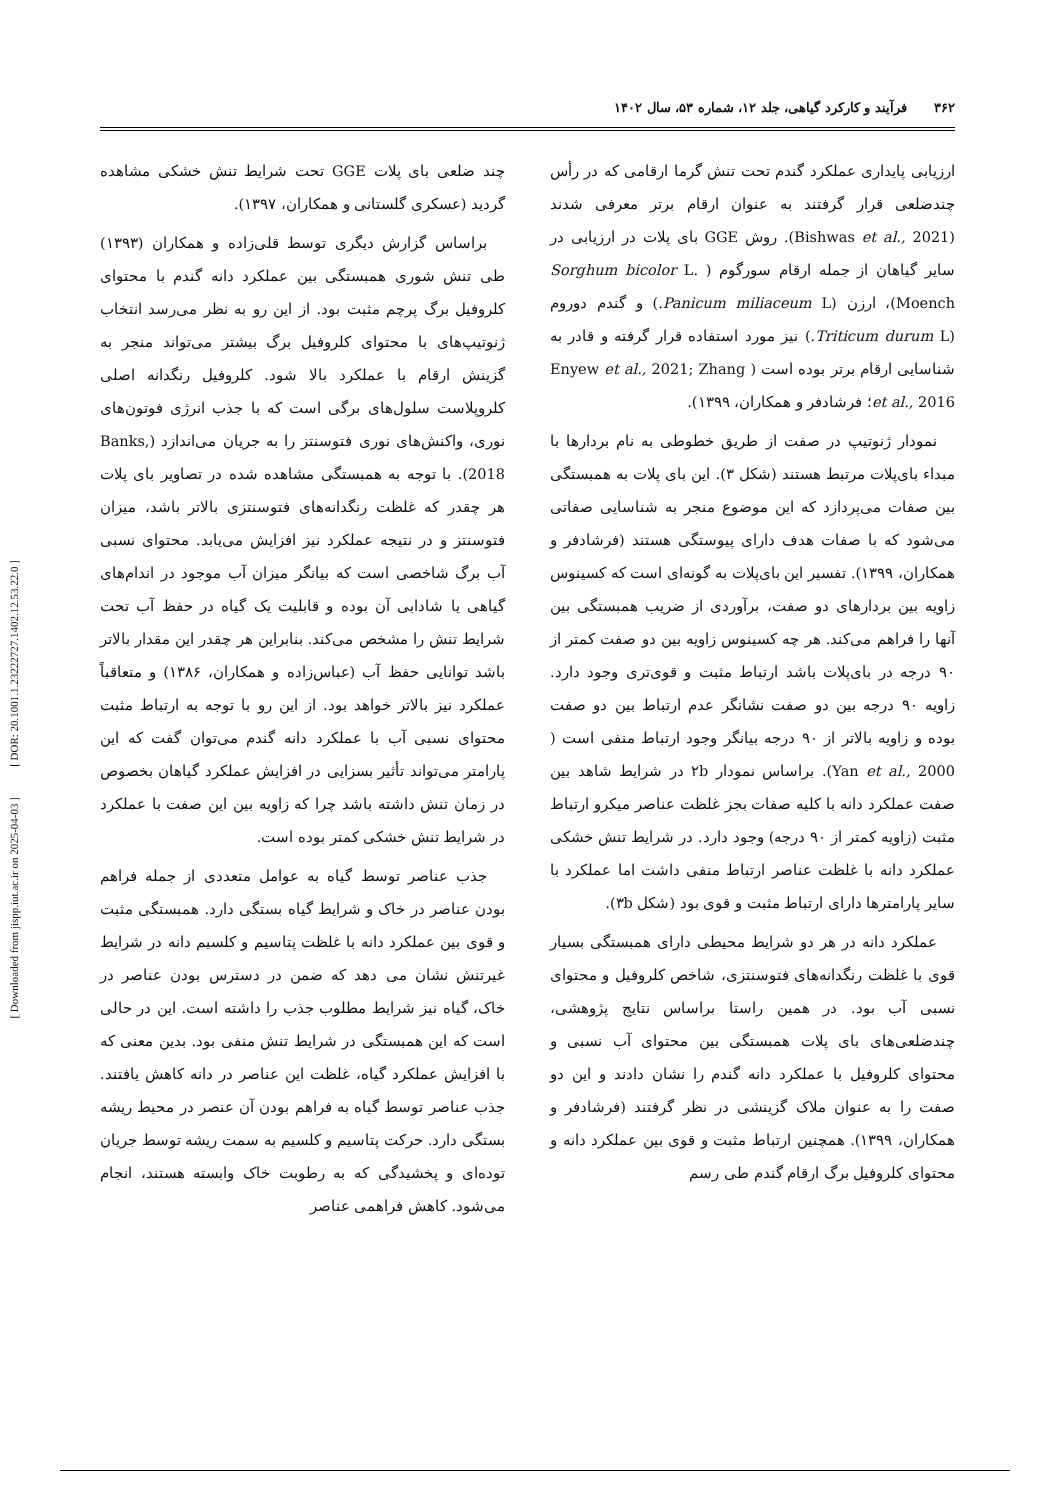[ Downloaded from jispp.iut.ac.ir on 2025-04-03 ] [ DOR: 20.1001.1.23222727.1402.12.53.22.0 ]
۳۶۲ فرآیند و کارکرد گیاهی، جلد ۱۲، شماره ۵۳، سال ۱۴۰۲
ارزیابی پایداری عملکرد گندم تحت تنش گرما ارقامی که در رأس چندضلعی قرار گرفتند به عنوان ارقام برتر معرفی شدند (Bishwas et al., 2021). روش GGE بای پلات در ارزیابی در سایر گیاهان از جمله ارقام سورگوم ( Sorghum bicolor L. Moench)، ارزن (Panicum miliaceum L.) و گندم دوروم (Triticum durum L.) نیز مورد استفاده قرار گرفته و قادر به شناسایی ارقام برتر بوده است ( Enyew et al., 2021; Zhang et al., 2016؛ فرشادفر و همکاران، ۱۳۹۹).
نمودار ژنوتیپ در صفت از طریق خطوطی به نام بردارها با مبداء بای‌پلات مرتبط هستند (شکل ۳). این بای پلات به همبستگی بین صفات می‌پردازد که این موضوع منجر به شناسایی صفاتی می‌شود که با صفات هدف دارای پیوستگی هستند (فرشادفر و همکاران، ۱۳۹۹). تفسیر این بای‌پلات به گونه‌ای است که کسینوس زاویه بین بردارهای دو صفت، برآوردی از ضریب همبستگی بین آنها را فراهم می‌کند. هر چه کسینوس زاویه بین دو صفت کمتر از ۹۰ درجه در بای‌پلات باشد ارتباط مثبت و قوی‌تری وجود دارد. زاویه ۹۰ درجه بین دو صفت نشانگر عدم ارتباط بین دو صفت بوده و زاویه بالاتر از ۹۰ درجه بیانگر وجود ارتباط منفی است ( Yan et al., 2000). براساس نمودار ۲b در شرایط شاهد بین صفت عملکرد دانه با کلیه صفات بجز غلظت عناصر میکرو ارتباط مثبت (زاویه کمتر از ۹۰ درجه) وجود دارد. در شرایط تنش خشکی عملکرد دانه با غلظت عناصر ارتباط منفی داشت اما عملکرد با سایر پارامترها دارای ارتباط مثبت و قوی بود (شکل ۳b).
عملکرد دانه در هر دو شرایط محیطی دارای همبستگی بسیار قوی با غلظت رنگدانه‌های فتوسنتزی، شاخص کلروفیل و محتوای نسبی آب بود. در همین راستا براساس نتایج پژوهشی، چندضلعی‌های بای پلات همبستگی بین محتوای آب نسبی و محتوای کلروفیل با عملکرد دانه گندم را نشان دادند و این دو صفت را به عنوان ملاک گزینشی در نظر گرفتند (فرشادفر و همکاران، ۱۳۹۹). همچنین ارتباط مثبت و قوی بین عملکرد دانه و محتوای کلروفیل برگ ارقام گندم طی رسم
چند ضلعی بای پلات GGE تحت شرایط تنش خشکی مشاهده گردید (عسکری گلستانی و همکاران، ۱۳۹۷).
براساس گزارش دیگری توسط قلی‌زاده و همکاران (۱۳۹۳) طی تنش شوری همبستگی بین عملکرد دانه گندم با محتوای کلروفیل برگ پرچم مثبت بود. از این رو به نظر می‌رسد انتخاب ژنوتیپ‌های با محتوای کلروفیل برگ بیشتر می‌تواند منجر به گزینش ارقام با عملکرد بالا شود. کلروفیل رنگدانه اصلی کلروپلاست سلول‌های برگی است که با جذب انرژی فوتون‌های نوری، واکنش‌های نوری فتوسنتز را به جریان می‌اندازد (Banks, 2018). با توجه به همبستگی مشاهده شده در تصاویر بای پلات هر چقدر که غلظت رنگدانه‌های فتوسنتزی بالاتر باشد، میزان فتوسنتز و در نتیجه عملکرد نیز افزایش می‌یابد. محتوای نسبی آب برگ شاخصی است که بیانگر میزان آب موجود در اندام‌های گیاهی یا شادابی آن بوده و قابلیت یک گیاه در حفظ آب تحت شرایط تنش را مشخص می‌کند. بنابراین هر چقدر این مقدار بالاتر باشد توانایی حفظ آب (عباس‌زاده و همکاران، ۱۳۸۶) و متعاقباً عملکرد نیز بالاتر خواهد بود. از این رو با توجه به ارتباط مثبت محتوای نسبی آب با عملکرد دانه گندم می‌توان گفت که این پارامتر می‌تواند تأثیر بسزایی در افزایش عملکرد گیاهان بخصوص در زمان تنش داشته باشد چرا که زاویه بین این صفت با عملکرد در شرایط تنش خشکی کمتر بوده است.
جذب عناصر توسط گیاه به عوامل متعددی از جمله فراهم بودن عناصر در خاک و شرایط گیاه بستگی دارد. همبستگی مثبت و قوی بین عملکرد دانه با غلظت پتاسیم و کلسیم دانه در شرایط غیرتنش نشان می دهد که ضمن در دسترس بودن عناصر در خاک، گیاه نیز شرایط مطلوب جذب را داشته است. این در حالی است که این همبستگی در شرایط تنش منفی بود. بدین معنی که با افزایش عملکرد گیاه، غلظت این عناصر در دانه کاهش یافتند. جذب عناصر توسط گیاه به فراهم بودن آن عنصر در محیط ریشه بستگی دارد. حرکت پتاسیم و کلسیم به سمت ریشه توسط جریان توده‌ای و پخشیدگی که به رطوبت خاک وابسته هستند، انجام می‌شود. کاهش فراهمی عناصر